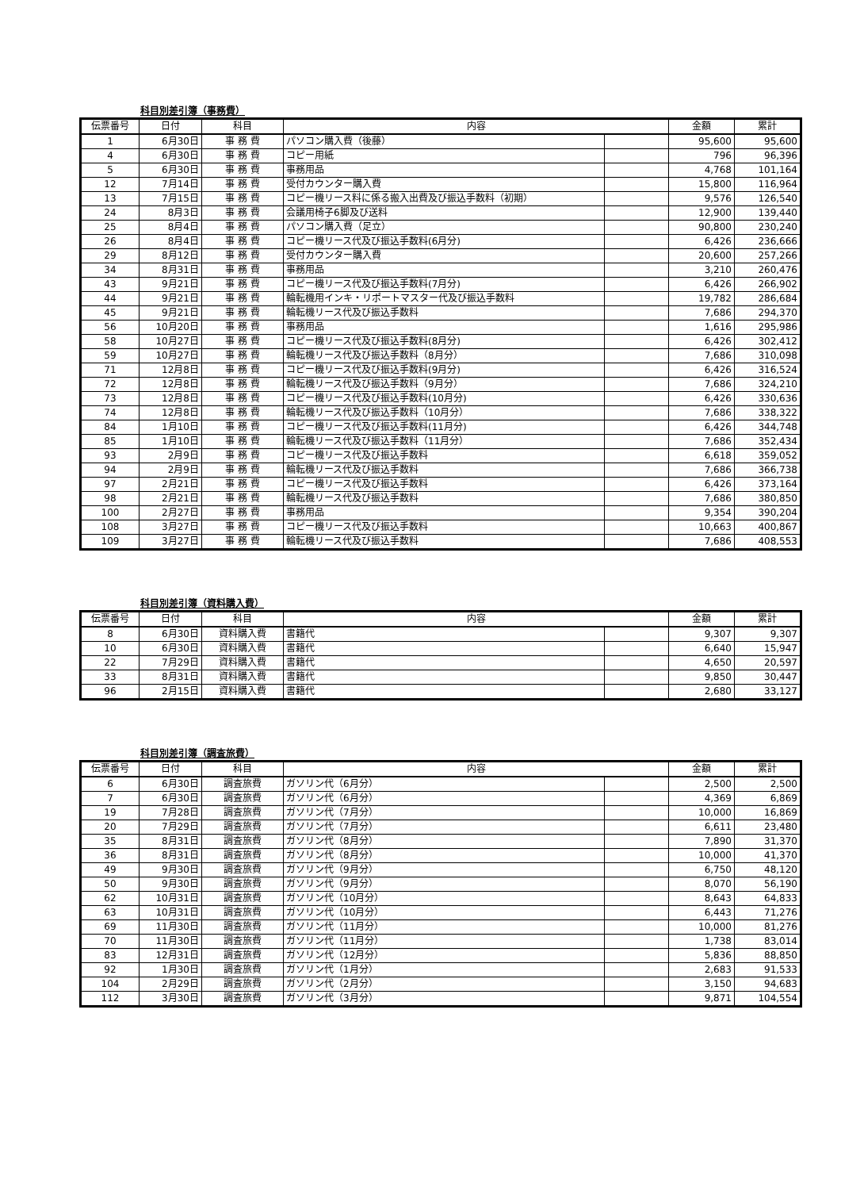科目別差引簿（事務費）
| 伝票番号 | 日付 | 科目 | 内容 | | 金額 | 累計 |
| --- | --- | --- | --- | --- | --- | --- |
| 1 | 6月30日 | 事 務 費 | パソコン購入費（後藤） | | 95,600 | 95,600 |
| 4 | 6月30日 | 事 務 費 | コピー用紙 | | 796 | 96,396 |
| 5 | 6月30日 | 事 務 費 | 事務用品 | | 4,768 | 101,164 |
| 12 | 7月14日 | 事 務 費 | 受付カウンター購入費 | | 15,800 | 116,964 |
| 13 | 7月15日 | 事 務 費 | コピー機リース料に係る搬入出費及び振込手数料（初期） | | 9,576 | 126,540 |
| 24 | 8月3日 | 事 務 費 | 会議用椅子6脚及び送料 | | 12,900 | 139,440 |
| 25 | 8月4日 | 事 務 費 | パソコン購入費（足立） | | 90,800 | 230,240 |
| 26 | 8月4日 | 事 務 費 | コピー機リース代及び振込手数料(6月分) | | 6,426 | 236,666 |
| 29 | 8月12日 | 事 務 費 | 受付カウンター購入費 | | 20,600 | 257,266 |
| 34 | 8月31日 | 事 務 費 | 事務用品 | | 3,210 | 260,476 |
| 43 | 9月21日 | 事 務 費 | コピー機リース代及び振込手数料(7月分) | | 6,426 | 266,902 |
| 44 | 9月21日 | 事 務 費 | 輪転機用インキ・リポートマスター代及び振込手数料 | | 19,782 | 286,684 |
| 45 | 9月21日 | 事 務 費 | 輪転機リース代及び振込手数料 | | 7,686 | 294,370 |
| 56 | 10月20日 | 事 務 費 | 事務用品 | | 1,616 | 295,986 |
| 58 | 10月27日 | 事 務 費 | コピー機リース代及び振込手数料(8月分) | | 6,426 | 302,412 |
| 59 | 10月27日 | 事 務 費 | 輪転機リース代及び振込手数料（8月分） | | 7,686 | 310,098 |
| 71 | 12月8日 | 事 務 費 | コピー機リース代及び振込手数料(9月分) | | 6,426 | 316,524 |
| 72 | 12月8日 | 事 務 費 | 輪転機リース代及び振込手数料（9月分） | | 7,686 | 324,210 |
| 73 | 12月8日 | 事 務 費 | コピー機リース代及び振込手数料(10月分) | | 6,426 | 330,636 |
| 74 | 12月8日 | 事 務 費 | 輪転機リース代及び振込手数料（10月分） | | 7,686 | 338,322 |
| 84 | 1月10日 | 事 務 費 | コピー機リース代及び振込手数料(11月分) | | 6,426 | 344,748 |
| 85 | 1月10日 | 事 務 費 | 輪転機リース代及び振込手数料（11月分） | | 7,686 | 352,434 |
| 93 | 2月9日 | 事 務 費 | コピー機リース代及び振込手数料 | | 6,618 | 359,052 |
| 94 | 2月9日 | 事 務 費 | 輪転機リース代及び振込手数料 | | 7,686 | 366,738 |
| 97 | 2月21日 | 事 務 費 | コピー機リース代及び振込手数料 | | 6,426 | 373,164 |
| 98 | 2月21日 | 事 務 費 | 輪転機リース代及び振込手数料 | | 7,686 | 380,850 |
| 100 | 2月27日 | 事 務 費 | 事務用品 | | 9,354 | 390,204 |
| 108 | 3月27日 | 事 務 費 | コピー機リース代及び振込手数料 | | 10,663 | 400,867 |
| 109 | 3月27日 | 事 務 費 | 輪転機リース代及び振込手数料 | | 7,686 | 408,553 |
科目別差引簿（資料購入費）
| 伝票番号 | 日付 | 科目 | 内容 | | 金額 | 累計 |
| --- | --- | --- | --- | --- | --- | --- |
| 8 | 6月30日 | 資料購入費 | 書籍代 | | 9,307 | 9,307 |
| 10 | 6月30日 | 資料購入費 | 書籍代 | | 6,640 | 15,947 |
| 22 | 7月29日 | 資料購入費 | 書籍代 | | 4,650 | 20,597 |
| 33 | 8月31日 | 資料購入費 | 書籍代 | | 9,850 | 30,447 |
| 96 | 2月15日 | 資料購入費 | 書籍代 | | 2,680 | 33,127 |
科目別差引簿（調査旅費）
| 伝票番号 | 日付 | 科目 | 内容 | | 金額 | 累計 |
| --- | --- | --- | --- | --- | --- | --- |
| 6 | 6月30日 | 調査旅費 | ガソリン代（6月分） | | 2,500 | 2,500 |
| 7 | 6月30日 | 調査旅費 | ガソリン代（6月分） | | 4,369 | 6,869 |
| 19 | 7月28日 | 調査旅費 | ガソリン代（7月分） | | 10,000 | 16,869 |
| 20 | 7月29日 | 調査旅費 | ガソリン代（7月分） | | 6,611 | 23,480 |
| 35 | 8月31日 | 調査旅費 | ガソリン代（8月分） | | 7,890 | 31,370 |
| 36 | 8月31日 | 調査旅費 | ガソリン代（8月分） | | 10,000 | 41,370 |
| 49 | 9月30日 | 調査旅費 | ガソリン代（9月分） | | 6,750 | 48,120 |
| 50 | 9月30日 | 調査旅費 | ガソリン代（9月分） | | 8,070 | 56,190 |
| 62 | 10月31日 | 調査旅費 | ガソリン代（10月分） | | 8,643 | 64,833 |
| 63 | 10月31日 | 調査旅費 | ガソリン代（10月分） | | 6,443 | 71,276 |
| 69 | 11月30日 | 調査旅費 | ガソリン代（11月分） | | 10,000 | 81,276 |
| 70 | 11月30日 | 調査旅費 | ガソリン代（11月分） | | 1,738 | 83,014 |
| 83 | 12月31日 | 調査旅費 | ガソリン代（12月分） | | 5,836 | 88,850 |
| 92 | 1月30日 | 調査旅費 | ガソリン代（1月分） | | 2,683 | 91,533 |
| 104 | 2月29日 | 調査旅費 | ガソリン代（2月分） | | 3,150 | 94,683 |
| 112 | 3月30日 | 調査旅費 | ガソリン代（3月分） | | 9,871 | 104,554 |